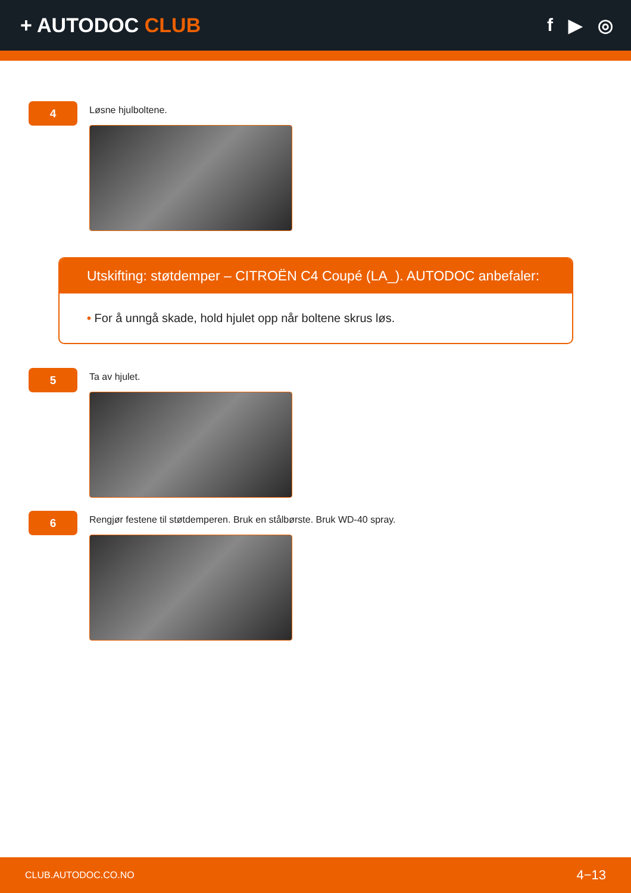+ AUTODOC CLUB f ▶ ◎
4
Løsne hjulboltene.
Utskifting: støtdemper – CITROËN C4 Coupé (LA_). AUTODOC anbefaler:
• For å unngå skade, hold hjulet opp når boltene skrus løs.
5
Ta av hjulet.
6
Rengjør festene til støtdemperen. Bruk en stålbørste. Bruk WD-40 spray.
CLUB.AUTODOC.CO.NO 4−13